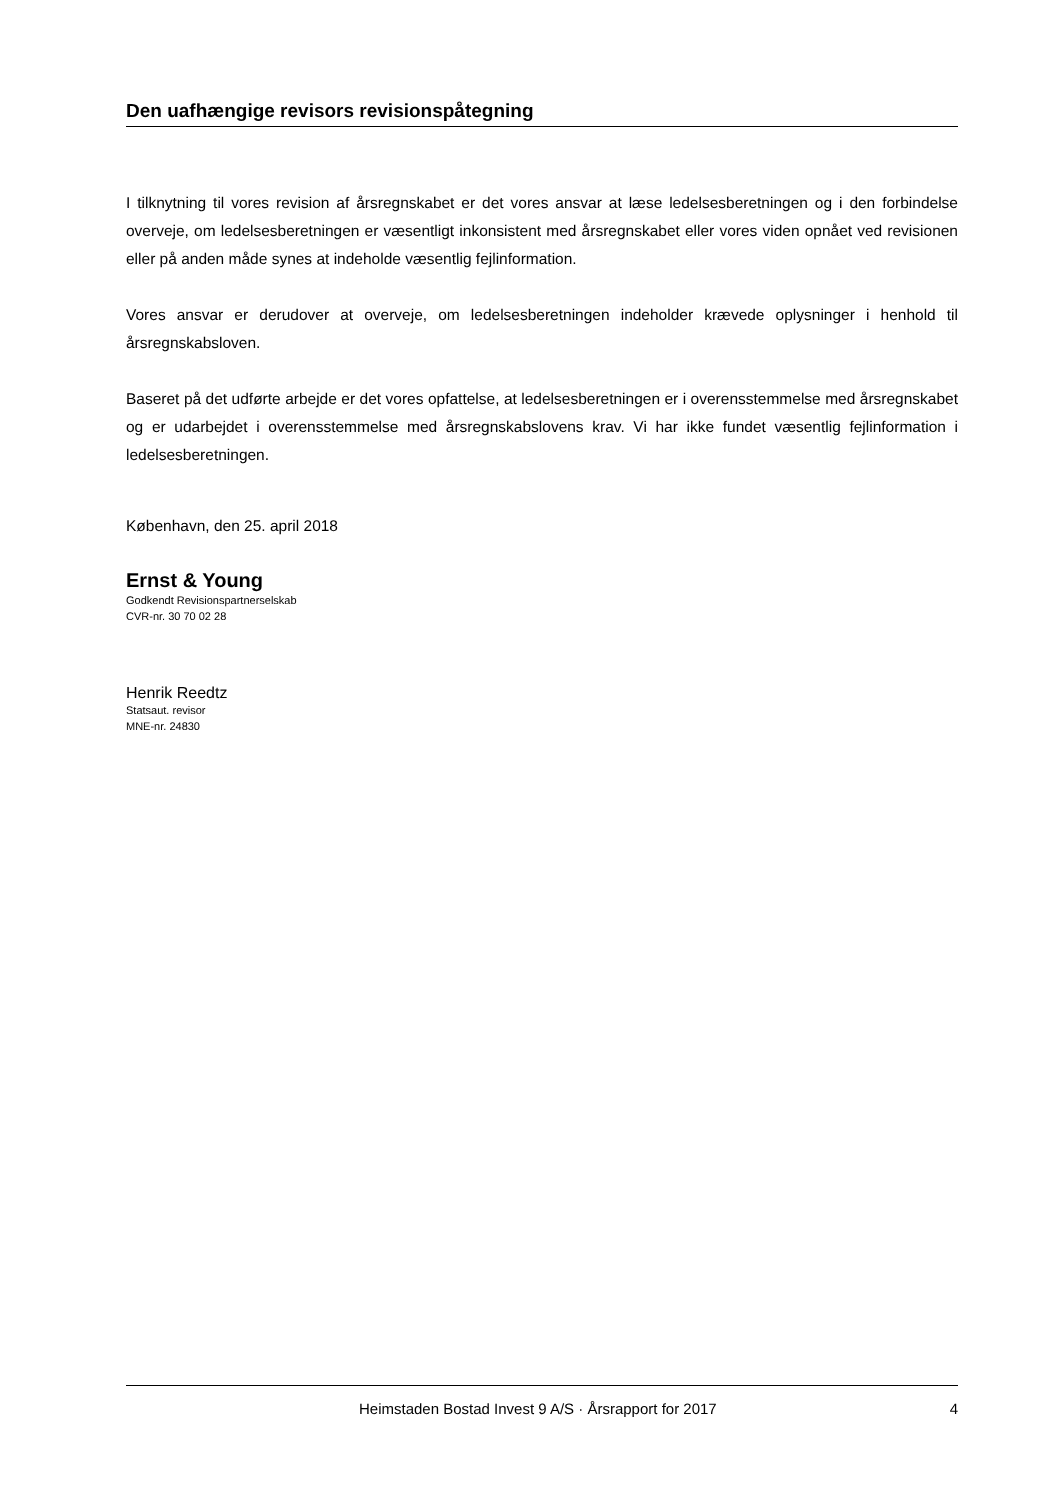Den uafhængige revisors revisionspåtegning
I tilknytning til vores revision af årsregnskabet er det vores ansvar at læse ledelsesberetningen og i den forbindelse overveje, om ledelsesberetningen er væsentligt inkonsistent med årsregnskabet eller vores viden opnået ved revisionen eller på anden måde synes at indeholde væsentlig fejlinformation.
Vores ansvar er derudover at overveje, om ledelsesberetningen indeholder krævede oplysninger i henhold til årsregnskabsloven.
Baseret på det udførte arbejde er det vores opfattelse, at ledelsesberetningen er i overensstemmelse med årsregnskabet og er udarbejdet i overensstemmelse med årsregnskabslovens krav. Vi har ikke fundet væsentlig fejlinformation i ledelsesberetningen.
København, den 25. april 2018
Ernst & Young
Godkendt Revisionspartnerselskab
CVR-nr. 30 70 02 28
Henrik Reedtz
Statsaut. revisor
MNE-nr. 24830
Heimstaden Bostad Invest 9 A/S · Årsrapport for 2017 4